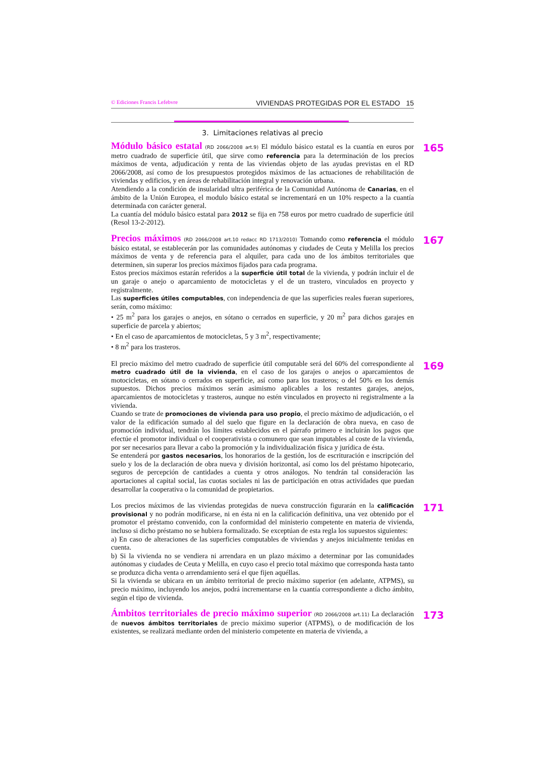© Ediciones Francis Lefebvre VIVIENDAS PROTEGIDAS POR EL ESTADO 15
3. Limitaciones relativas al precio
Módulo básico estatal (RD 2066/2008 art.9) El módulo básico estatal es la cuantía en euros por metro cuadrado de superficie útil, que sirve como referencia para la determinación de los precios máximos de venta, adjudicación y renta de las viviendas objeto de las ayudas previstas en el RD 2066/2008, así como de los presupuestos protegidos máximos de las actuaciones de rehabilitación de viviendas y edificios, y en áreas de rehabilitación integral y renovación urbana.
Atendiendo a la condición de insularidad ultra periférica de la Comunidad Autónoma de Canarias, en el ámbito de la Unión Europea, el modulo básico estatal se incrementará en un 10% respecto a la cuantía determinada con carácter general.
La cuantía del módulo básico estatal para 2012 se fija en 758 euros por metro cuadrado de superficie útil (Resol 13-2-2012).
165
Precios máximos (RD 2066/2008 art.10 redacc RD 1713/2010) Tomando como referencia el módulo básico estatal, se establecerán por las comunidades autónomas y ciudades de Ceuta y Melilla los precios máximos de venta y de referencia para el alquiler, para cada uno de los ámbitos territoriales que determinen, sin superar los precios máximos fijados para cada programa.
Estos precios máximos estarán referidos a la superficie útil total de la vivienda, y podrán incluir el de un garaje o anejo o aparcamiento de motocicletas y el de un trastero, vinculados en proyecto y registralmente.
Las superficies útiles computables, con independencia de que las superficies reales fueran superiores, serán, como máximo:
• 25 m<sup>2</sup> para los garajes o anejos, en sótano o cerrados en superficie, y 20 m<sup>2</sup> para dichos garajes en superficie de parcela y abiertos;
• En el caso de aparcamientos de motocicletas, 5 y 3 m<sup>2</sup>, respectivamente;
• 8 m<sup>2</sup> para los trasteros.
167
El precio máximo del metro cuadrado de superficie útil computable será del 60% del correspondiente al metro cuadrado útil de la vivienda, en el caso de los garajes o anejos o aparcamientos de motocicletas, en sótano o cerrados en superficie, así como para los trasteros; o del 50% en los demás supuestos. Dichos precios máximos serán asimismo aplicables a los restantes garajes, anejos, aparcamientos de motocicletas y trasteros, aunque no estén vinculados en proyecto ni registralmente a la vivienda.
Cuando se trate de promociones de vivienda para uso propio, el precio máximo de adjudicación, o el valor de la edificación sumado al del suelo que figure en la declaración de obra nueva, en caso de promoción individual, tendrán los límites establecidos en el párrafo primero e incluirán los pagos que efectúe el promotor individual o el cooperativista o comunero que sean imputables al coste de la vivienda, por ser necesarios para llevar a cabo la promoción y la individualización física y jurídica de ésta.
Se entenderá por gastos necesarios, los honorarios de la gestión, los de escrituración e inscripción del suelo y los de la declaración de obra nueva y división horizontal, así como los del préstamo hipotecario, seguros de percepción de cantidades a cuenta y otros análogos. No tendrán tal consideración las aportaciones al capital social, las cuotas sociales ni las de participación en otras actividades que puedan desarrollar la cooperativa o la comunidad de propietarios.
169
Los precios máximos de las viviendas protegidas de nueva construcción figurarán en la calificación provisional y no podrán modificarse, ni en ésta ni en la calificación definitiva, una vez obtenido por el promotor el préstamo convenido, con la conformidad del ministerio competente en materia de vivienda, incluso si dicho préstamo no se hubiera formalizado. Se exceptúan de esta regla los supuestos siguientes:
a) En caso de alteraciones de las superficies computables de viviendas y anejos inicialmente tenidas en cuenta.
b) Si la vivienda no se vendiera ni arrendara en un plazo máximo a determinar por las comunidades autónomas y ciudades de Ceuta y Melilla, en cuyo caso el precio total máximo que corresponda hasta tanto se produzca dicha venta o arrendamiento será el que fijen aquéllas.
Si la vivienda se ubicara en un ámbito territorial de precio máximo superior (en adelante, ATPMS), su precio máximo, incluyendo los anejos, podrá incrementarse en la cuantía correspondiente a dicho ámbito, según el tipo de vivienda.
171
Ámbitos territoriales de precio máximo superior (RD 2066/2008 art.11) La declaración de nuevos ámbitos territoriales de precio máximo superior (ATPMS), o de modificación de los existentes, se realizará mediante orden del ministerio competente en materia de vivienda, a
173